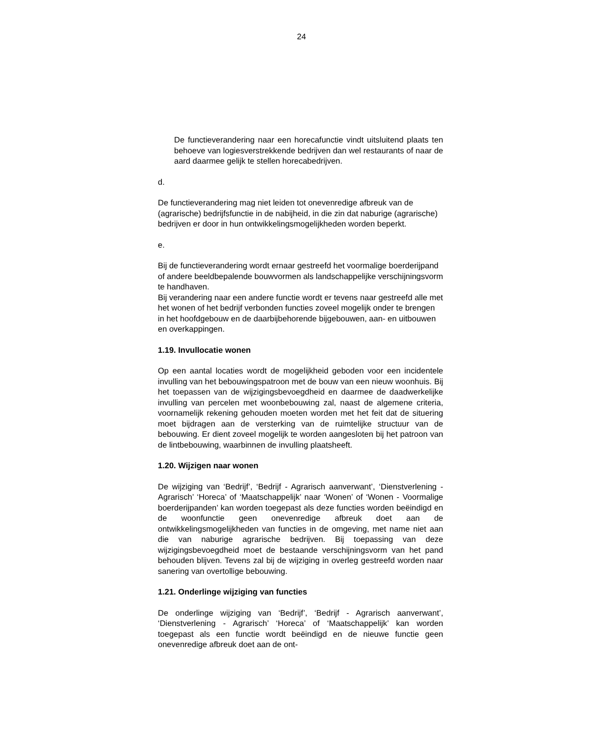24
De functieverandering naar een horecafunctie vindt uitsluitend plaats ten behoeve van logiesverstrekkende bedrijven dan wel restaurants of naar de aard daarmee gelijk te stellen horeca­bedrijven.
d.
De functieverandering mag niet leiden tot onevenredige af­breuk van de (agrarische) bedrijfsfunctie in de nabijheid, in die zin dat naburige (agrarische) bedrijven er door in hun ontwik­kelingsmogelijkheden worden beperkt.
e.
Bij de functieverandering wordt ernaar gestreefd het voormali­ge boerderijpand of andere beeldbepalende bouwvormen als landschappelijke verschijningsvorm te handhaven.
Bij verandering naar een andere functie wordt er tevens naar gestreefd alle met het wonen of het bedrijf verbonden functies zoveel mogelijk onder te brengen in het hoofdgebouw en de daarbijbehorende bijgebouwen, aan- en uitbouwen en over­kappingen.
1.19. Invullocatie wonen
Op een aantal locaties wordt de mogelijkheid geboden voor een incidentele invulling van het bebouwingspatroon met de bouw van een nieuw woonhuis. Bij het toepassen van de wijzigingsbe­voegdheid en daarmee de daadwerkelijke invulling van percelen met woonbebouwing zal, naast de algemene criteria, voornamelijk rekening gehouden moeten worden met het feit dat de situering moet bijdragen aan de versterking van de ruimtelijke structuur van de bebouwing. Er dient zoveel mogelijk te worden aangesloten bij het patroon van de lintbebouwing, waarbinnen de invulling plaats­heeft.
1.20. Wijzigen naar wonen
De wijziging van ‘Bedrijf’, ‘Bedrijf - Agrarisch aanverwant’, ‘Dienst­verlening - Agrarisch’ ‘Horeca’ of ‘Maatschappelijk’ naar ‘Wonen’ of ‘Wonen - Voormalige boerderijpanden’ kan worden toegepast als deze functies worden beëindigd en de woonfunctie geen on­evenredige afbreuk doet aan de ontwikkelingsmogelijkheden van functies in de omgeving, met name niet aan die van naburige agrarische bedrijven. Bij toepassing van deze wijzigingsbevoegd­heid moet de bestaande verschijningsvorm van het pand behou­den blijven. Tevens zal bij de wijziging in overleg gestreefd wor­den naar sanering van overtollige bebouwing.
1.21. Onderlinge wijziging van functies
De onderlinge wijziging van ‘Bedrijf’, ‘Bedrijf - Agrarisch aan­verwant’, ‘Dienstverlening - Agrarisch’ ‘Horeca’ of ‘Maatschappe­lijk’ kan worden toegepast als een functie wordt beëindigd en de nieuwe functie geen onevenredige afbreuk doet aan de ont-